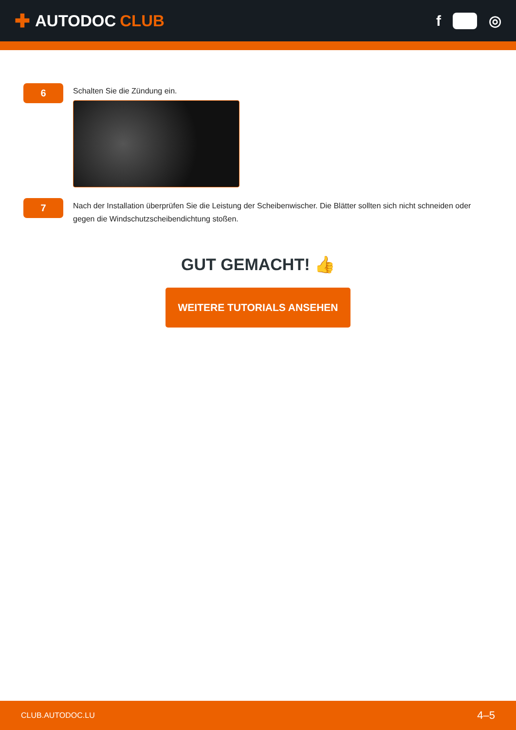✚ AUTODOC CLUB f ◎
6
Schalten Sie die Zündung ein.
7
Nach der Installation überprüfen Sie die Leistung der Scheibenwischer. Die Blätter sollten sich nicht schneiden oder gegen die Windschutzscheibendichtung stoßen.
GUT GEMACHT! 👍
WEITERE TUTORIALS ANSEHEN
CLUB.AUTODOC.LU 4–5